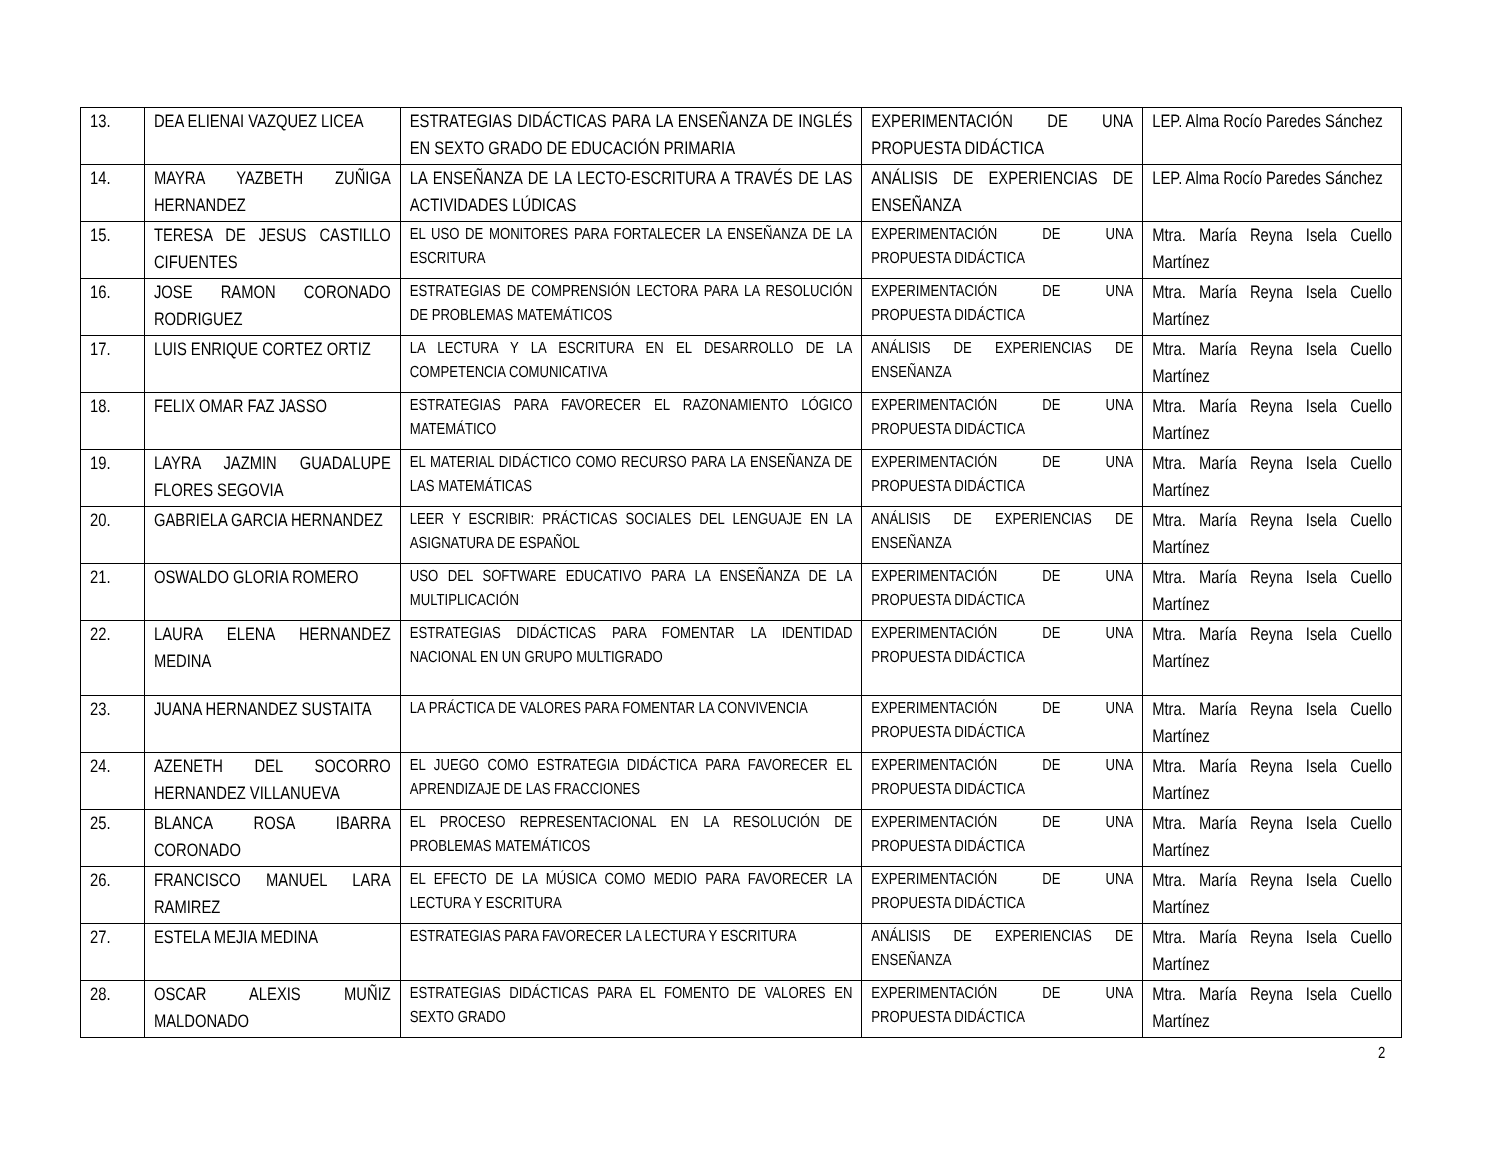| 13. | DEA ELIENAI VAZQUEZ LICEA | ESTRATEGIAS DIDÁCTICAS PARA LA ENSEÑANZA DE INGLÉS EN SEXTO GRADO DE EDUCACIÓN PRIMARIA | EXPERIMENTACIÓN DE UNA PROPUESTA DIDÁCTICA | LEP. Alma Rocío Paredes Sánchez |
| 14. | MAYRA YAZBETH ZUÑIGA HERNANDEZ | LA ENSEÑANZA DE LA LECTO-ESCRITURA A TRAVÉS DE LAS ACTIVIDADES LÚDICAS | ANÁLISIS DE EXPERIENCIAS DE ENSEÑANZA | LEP. Alma Rocío Paredes Sánchez |
| 15. | TERESA DE JESUS CASTILLO CIFUENTES | EL USO DE MONITORES PARA FORTALECER LA ENSEÑANZA DE LA ESCRITURA | EXPERIMENTACIÓN DE UNA PROPUESTA DIDÁCTICA | Mtra. María Reyna Isela Cuello Martínez |
| 16. | JOSE RAMON CORONADO RODRIGUEZ | ESTRATEGIAS DE COMPRENSIÓN LECTORA PARA LA RESOLUCIÓN DE PROBLEMAS MATEMÁTICOS | EXPERIMENTACIÓN DE UNA PROPUESTA DIDÁCTICA | Mtra. María Reyna Isela Cuello Martínez |
| 17. | LUIS ENRIQUE CORTEZ ORTIZ | LA LECTURA Y LA ESCRITURA EN EL DESARROLLO DE LA COMPETENCIA COMUNICATIVA | ANÁLISIS DE EXPERIENCIAS DE ENSEÑANZA | Mtra. María Reyna Isela Cuello Martínez |
| 18. | FELIX OMAR FAZ JASSO | ESTRATEGIAS PARA FAVORECER EL RAZONAMIENTO LÓGICO MATEMÁTICO | EXPERIMENTACIÓN DE UNA PROPUESTA DIDÁCTICA | Mtra. María Reyna Isela Cuello Martínez |
| 19. | LAYRA JAZMIN GUADALUPE FLORES SEGOVIA | EL MATERIAL DIDÁCTICO COMO RECURSO PARA LA ENSEÑANZA DE LAS MATEMÁTICAS | EXPERIMENTACIÓN DE UNA PROPUESTA DIDÁCTICA | Mtra. María Reyna Isela Cuello Martínez |
| 20. | GABRIELA GARCIA HERNANDEZ | LEER Y ESCRIBIR: PRÁCTICAS SOCIALES DEL LENGUAJE EN LA ASIGNATURA DE ESPAÑOL | ANÁLISIS DE EXPERIENCIAS DE ENSEÑANZA | Mtra. María Reyna Isela Cuello Martínez |
| 21. | OSWALDO GLORIA ROMERO | USO DEL SOFTWARE EDUCATIVO PARA LA ENSEÑANZA DE LA MULTIPLICACIÓN | EXPERIMENTACIÓN DE UNA PROPUESTA DIDÁCTICA | Mtra. María Reyna Isela Cuello Martínez |
| 22. | LAURA ELENA HERNANDEZ MEDINA | ESTRATEGIAS DIDÁCTICAS PARA FOMENTAR LA IDENTIDAD NACIONAL EN UN GRUPO MULTIGRADO | EXPERIMENTACIÓN DE UNA PROPUESTA DIDÁCTICA | Mtra. María Reyna Isela Cuello Martínez |
| 23. | JUANA HERNANDEZ SUSTAITA | LA PRÁCTICA DE VALORES PARA FOMENTAR LA CONVIVENCIA | EXPERIMENTACIÓN DE UNA PROPUESTA DIDÁCTICA | Mtra. María Reyna Isela Cuello Martínez |
| 24. | AZENETH DEL SOCORRO HERNANDEZ VILLANUEVA | EL JUEGO COMO ESTRATEGIA DIDÁCTICA PARA FAVORECER EL APRENDIZAJE DE LAS FRACCIONES | EXPERIMENTACIÓN DE UNA PROPUESTA DIDÁCTICA | Mtra. María Reyna Isela Cuello Martínez |
| 25. | BLANCA ROSA IBARRA CORONADO | EL PROCESO REPRESENTACIONAL EN LA RESOLUCIÓN DE PROBLEMAS MATEMÁTICOS | EXPERIMENTACIÓN DE UNA PROPUESTA DIDÁCTICA | Mtra. María Reyna Isela Cuello Martínez |
| 26. | FRANCISCO MANUEL LARA RAMIREZ | EL EFECTO DE LA MÚSICA COMO MEDIO PARA FAVORECER LA LECTURA Y ESCRITURA | EXPERIMENTACIÓN DE UNA PROPUESTA DIDÁCTICA | Mtra. María Reyna Isela Cuello Martínez |
| 27. | ESTELA MEJIA MEDINA | ESTRATEGIAS PARA FAVORECER LA LECTURA Y ESCRITURA | ANÁLISIS DE EXPERIENCIAS DE ENSEÑANZA | Mtra. María Reyna Isela Cuello Martínez |
| 28. | OSCAR ALEXIS MUÑIZ MALDONADO | ESTRATEGIAS DIDÁCTICAS PARA EL FOMENTO DE VALORES EN SEXTO GRADO | EXPERIMENTACIÓN DE UNA PROPUESTA DIDÁCTICA | Mtra. María Reyna Isela Cuello Martínez |
2